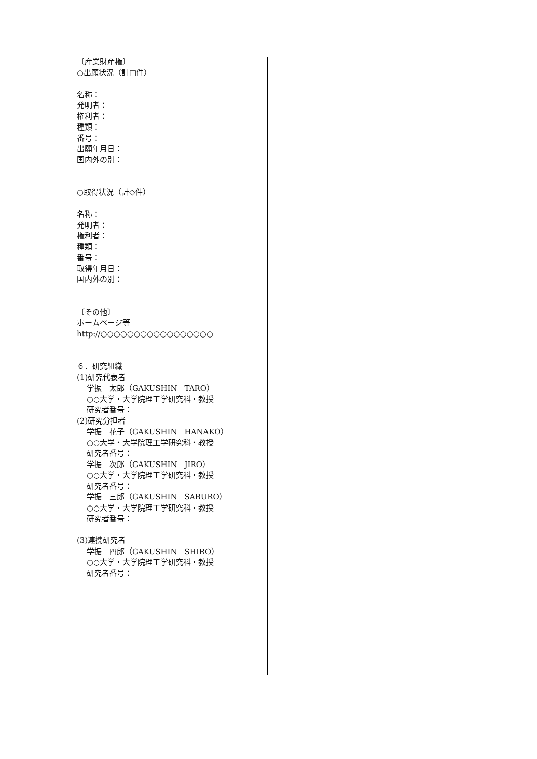〔産業財産権〕
○出願状況（計□件）
名称：
発明者：
権利者：
種類：
番号：
出願年月日：
国内外の別：
○取得状況（計◇件）
名称：
発明者：
権利者：
種類：
番号：
取得年月日：
国内外の別：
〔その他〕
ホームページ等
http://○○○○○○○○○○○○○○○○○
６．研究組織
(1)研究代表者
学振　太郎（GAKUSHIN　TARO）
○○大学・大学院理工学研究科・教授
研究者番号：
(2)研究分担者
学振　花子（GAKUSHIN　HANAKO）
○○大学・大学院理工学研究科・教授
研究者番号：
学振　次郎（GAKUSHIN　JIRO）
○○大学・大学院理工学研究科・教授
研究者番号：
学振　三郎（GAKUSHIN　SABURO）
○○大学・大学院理工学研究科・教授
研究者番号：
(3)連携研究者
学振　四郎（GAKUSHIN　SHIRO）
○○大学・大学院理工学研究科・教授
研究者番号：